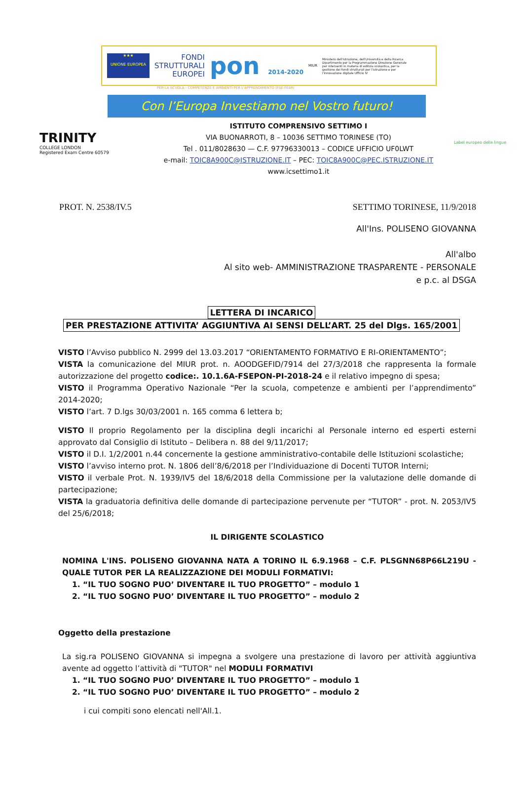★★★
UNIONE EUROPEA
FONDI
STRUTTURALI
EUROPEI
pon 2014-2020
MIUR
Ministero dell'Istruzione, dell'Università e della Ricerca Dipartimento per la Programmazione Direzione Generale per interventi in materia di edilizia scolastica, per la gestione dei fondi strutturali per l'istruzione e per l'innovazione digitale Ufficio IV
PER LA SCUOLA - COMPETENZE E AMBIENTI PER L'APPRENDIMENTO (FSE-FESR)
Con l’Europa Investiamo nel Vostro futuro!
TRINITY
COLLEGE LONDON
Registered Exam Centre 60579
ISTITUTO COMPRENSIVO SETTIMO I
VIA BUONARROTI, 8 – 10036 SETTIMO TORINESE (TO)
Tel . 011/8028630 — C.F. 97796330013 – CODICE UFFICIO UF0LWT
e-mail: TOIC8A900C@ISTRUZIONE.IT – PEC: TOIC8A900C@PEC.ISTRUZIONE.IT
www.icsettimo1.it
Label europeo delle lingue
PROT. N. 2538/IV.5 SETTIMO TORINESE, 11/9/2018
All'Ins. POLISENO GIOVANNA
All'albo
Al sito web- AMMINISTRAZIONE TRASPARENTE - PERSONALE
e p.c. al DSGA
LETTERA DI INCARICO
PER PRESTAZIONE ATTIVITA’ AGGIUNTIVA AI SENSI DELL’ART. 25 del Dlgs. 165/2001
VISTO l’Avviso pubblico N. 2999 del 13.03.2017 “ORIENTAMENTO FORMATIVO E RI-ORIENTAMENTO”;
VISTA la comunicazione del MIUR prot. n. AOODGEFID/7914 del 27/3/2018 che rappresenta la formale autorizzazione del progetto codice:. 10.1.6A-FSEPON-PI-2018-24 e il relativo impegno di spesa;
VISTO il Programma Operativo Nazionale “Per la scuola, competenze e ambienti per l’apprendimento” 2014-2020;
VISTO l’art. 7 D.lgs 30/03/2001 n. 165 comma 6 lettera b;
VISTO Il proprio Regolamento per la disciplina degli incarichi al Personale interno ed esperti esterni approvato dal Consiglio di Istituto – Delibera n. 88 del 9/11/2017;
VISTO il D.I. 1/2/2001 n.44 concernente la gestione amministrativo-contabile delle Istituzioni scolastiche;
VISTO l’avviso interno prot. N. 1806 dell’8/6/2018 per l’Individuazione di Docenti TUTOR Interni;
VISTO il verbale Prot. N. 1939/IV5 del 18/6/2018 della Commissione per la valutazione delle domande di partecipazione;
VISTA la graduatoria definitiva delle domande di partecipazione pervenute per “TUTOR” - prot. N. 2053/IV5 del 25/6/2018;
IL DIRIGENTE SCOLASTICO
NOMINA L'INS. POLISENO GIOVANNA NATA A TORINO IL 6.9.1968 – C.F. PLSGNN68P66L219U - QUALE TUTOR PER LA REALIZZAZIONE DEI MODULI FORMATIVI:
1. “IL TUO SOGNO PUO’ DIVENTARE IL TUO PROGETTO” – modulo 1
2. “IL TUO SOGNO PUO’ DIVENTARE IL TUO PROGETTO” – modulo 2
Oggetto della prestazione
La sig.ra POLISENO GIOVANNA si impegna a svolgere una prestazione di lavoro per attività aggiuntiva avente ad oggetto l’attività di "TUTOR" nel MODULI FORMATIVI
1. “IL TUO SOGNO PUO’ DIVENTARE IL TUO PROGETTO” – modulo 1
2. “IL TUO SOGNO PUO’ DIVENTARE IL TUO PROGETTO” – modulo 2
i cui compiti sono elencati nell'All.1.